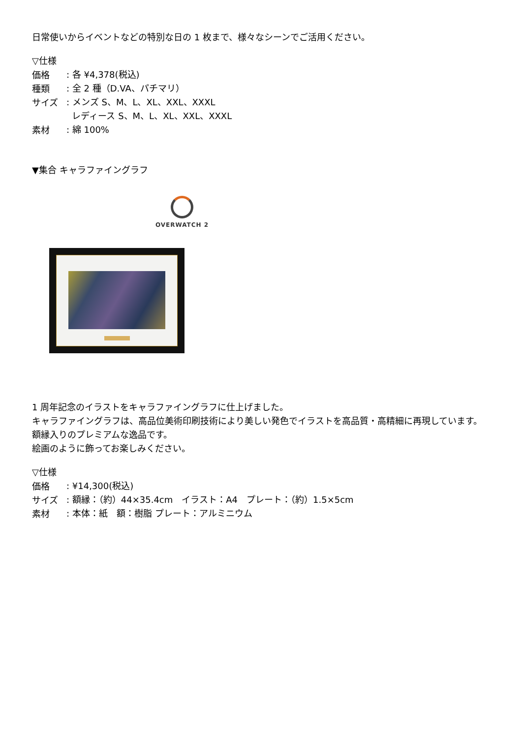日常使いからイベントなどの特別な日の 1 枚まで、様々なシーンでご活用ください。
▽仕様
価格
: 各 ¥4,378(税込)
種類
: 全 2 種（D.VA、パチマリ）
サイズ
: メンズ S、M、L、XL、XXL、XXXL
レディース S、M、L、XL、XXL、XXXL
素材
: 綿 100%
▼集合 キャラファイングラフ
OVERWATCH 2
1 周年記念のイラストをキャラファイングラフに仕上げました。
キャラファイングラフは、高品位美術印刷技術により美しい発色でイラストを高品質・高精細に再現しています。
額縁入りのプレミアムな逸品です。
絵画のように飾ってお楽しみください。
▽仕様
価格
: ¥14,300(税込)
サイズ
: 額縁：（約）44×35.4cm　イラスト：A4　プレート：（約）1.5×5cm
素材
: 本体：紙　額：樹脂 プレート：アルミニウム